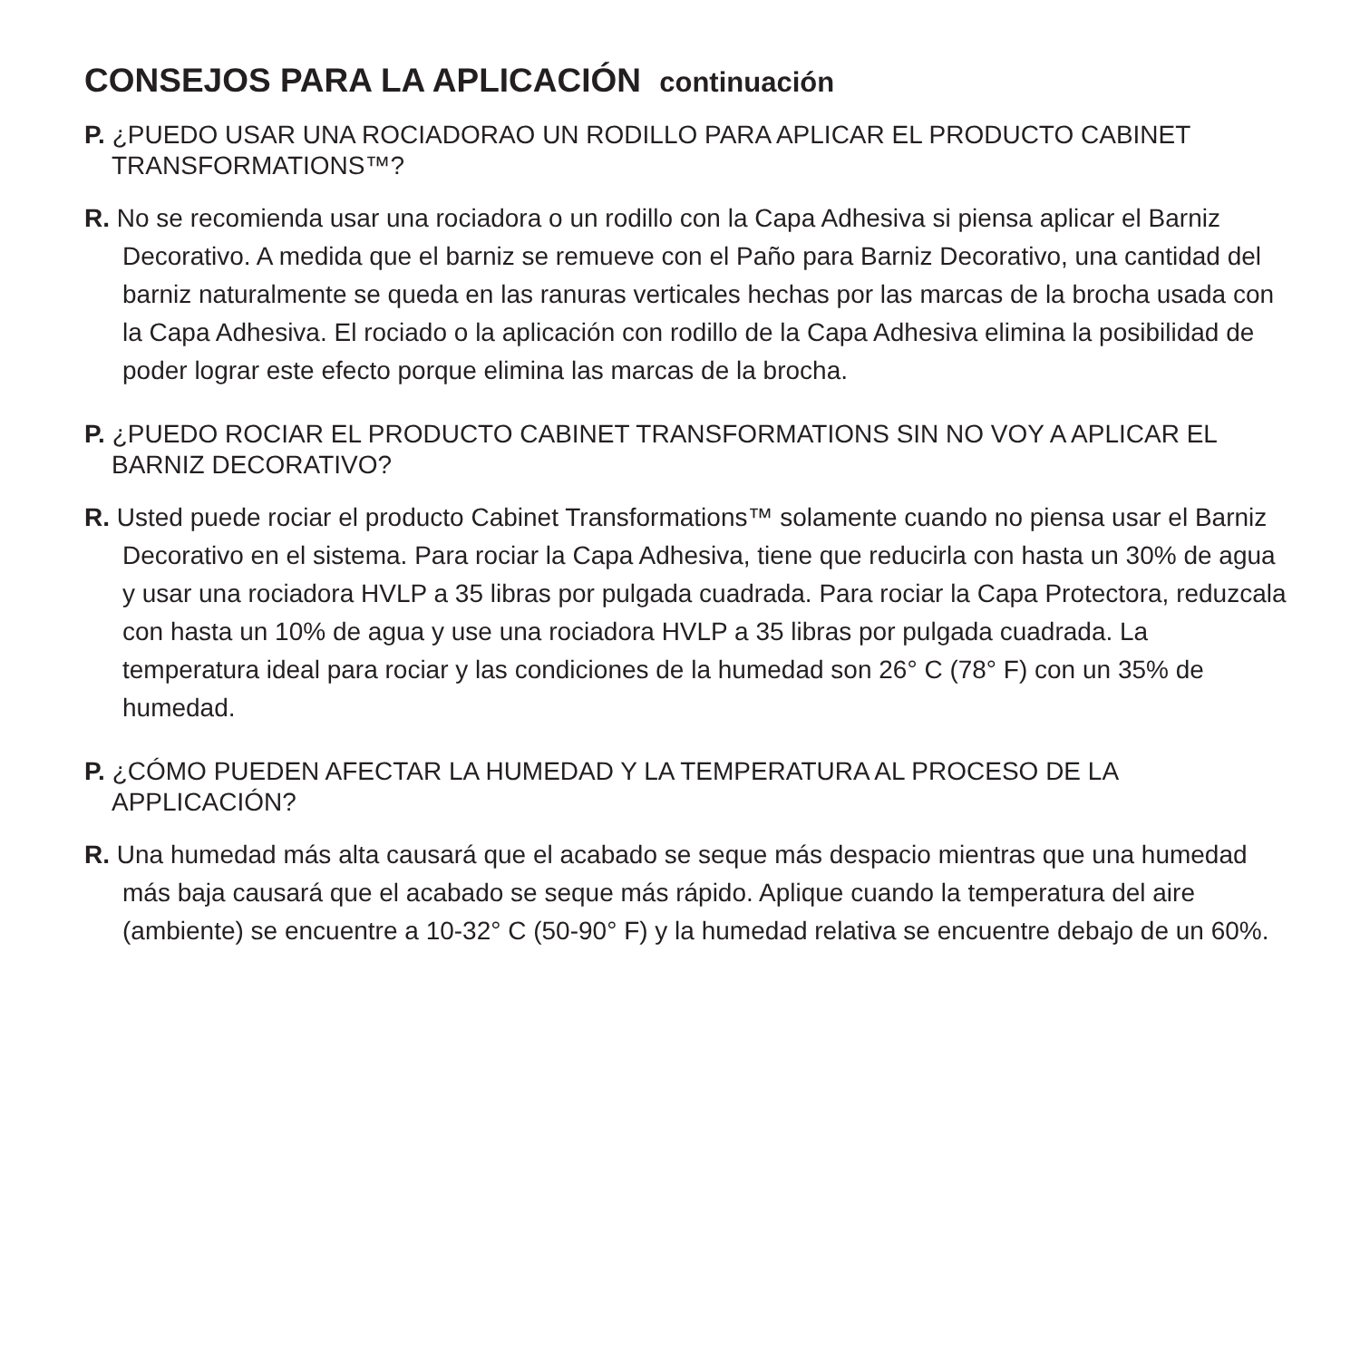CONSEJOS PARA LA APLICACIÓN continuación
P. ¿PUEDO USAR UNA ROCIADORAO UN RODILLO PARA APLICAR EL PRODUCTO CABINET TRANSFORMATIONS™?
R. No se recomienda usar una rociadora o un rodillo con la Capa Adhesiva si piensa aplicar el Barniz Decorativo. A medida que el barniz se remueve con el Paño para Barniz Decorativo, una cantidad del barniz naturalmente se queda en las ranuras verticales hechas por las marcas de la brocha usada con la Capa Adhesiva. El rociado o la aplicación con rodillo de la Capa Adhesiva elimina la posibilidad de poder lograr este efecto porque elimina las marcas de la brocha.
P. ¿PUEDO ROCIAR EL PRODUCTO CABINET TRANSFORMATIONS SIN NO VOY A APLICAR EL BARNIZ DECORATIVO?
R. Usted puede rociar el producto Cabinet Transformations™ solamente cuando no piensa usar el Barniz Decorativo en el sistema. Para rociar la Capa Adhesiva, tiene que reducirla con hasta un 30% de agua y usar una rociadora HVLP a 35 libras por pulgada cuadrada. Para rociar la Capa Protectora, reduzcala con hasta un 10% de agua y use una rociadora HVLP a 35 libras por pulgada cuadrada. La temperatura ideal para rociar y las condiciones de la humedad son 26° C (78° F) con un 35% de humedad.
P. ¿CÓMO PUEDEN AFECTAR LA HUMEDAD Y LA TEMPERATURA AL PROCESO DE LA APPLICACIÓN?
R. Una humedad más alta causará que el acabado se seque más despacio mientras que una humedad más baja causará que el acabado se seque más rápido. Aplique cuando la temperatura del aire (ambiente) se encuentre a 10-32° C (50-90° F) y la humedad relativa se encuentre debajo de un 60%.